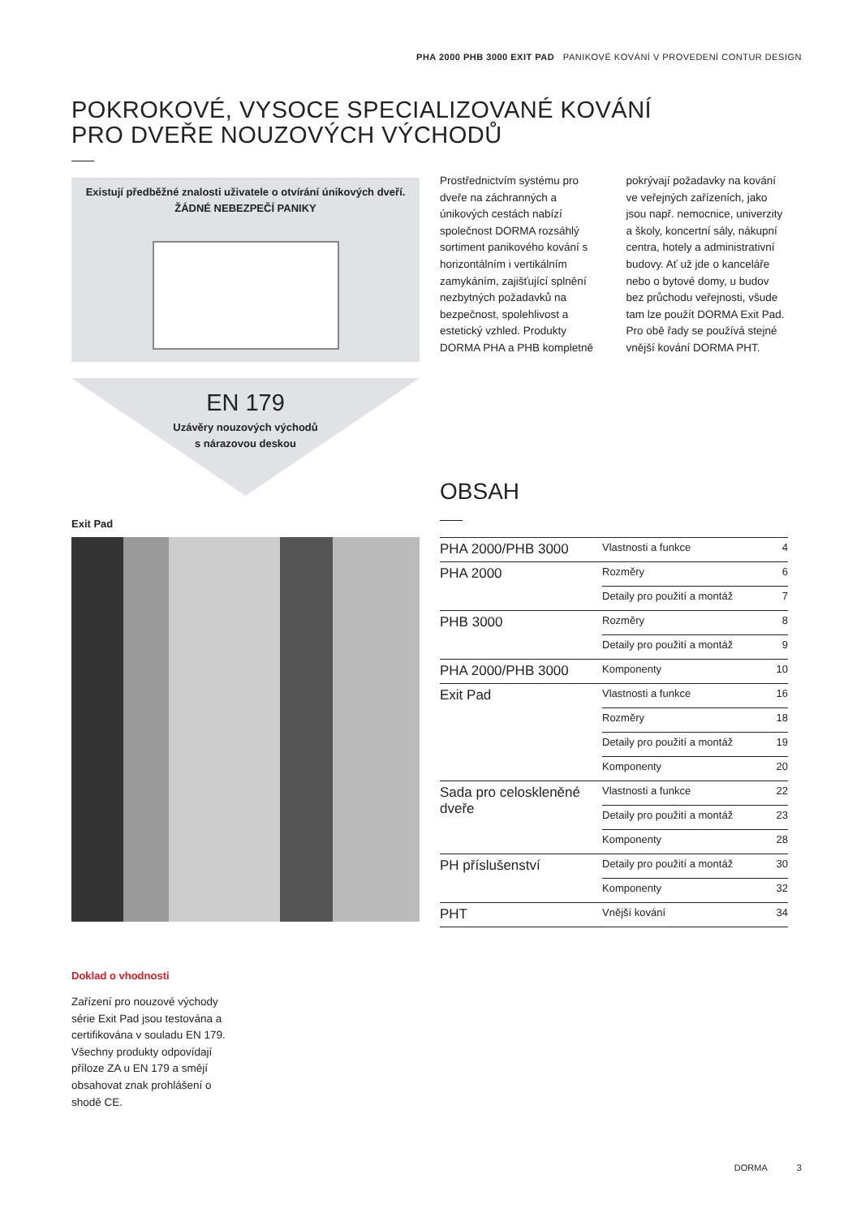PHA 2000 PHB 3000 EXIT PAD PANIKOVÉ KOVÁNÍ V PROVEDENÍ CONTUR DESIGN
POKROKOVÉ, VYSOCE SPECIALIZOVANÉ KOVÁNÍ
PRO DVEŘE NOUZOVÝCH VÝCHODŮ
Existují předběžné znalosti uživatele o otvírání únikových dveří.
ŽÁDNÉ NEBEZPEČÍ PANIKY
EN 179
Uzávěry nouzových východů
s nárazovou deskou
Prostřednictvím systému pro dveře na záchranných a únikových cestách nabízí společnost DORMA rozsáhlý sortiment panikového kování s horizontálním i vertikálním zamykáním, zajišťující splnění nezbytných požadavků na bezpečnost, spolehlivost a estetický vzhled. Produkty DORMA PHA a PHB kompletně
pokrývají požadavky na kování ve veřejných zařízeních, jako jsou např. nemocnice, univerzity a školy, koncertní sály, nákupní centra, hotely a administrativní budovy. Ať už jde o kanceláře nebo o bytové domy, u budov bez průchodu veřejnosti, všude tam lze použít DORMA Exit Pad. Pro obě řady se používá stejné vnější kování DORMA PHT.
Exit Pad
OBSAH
| PHA 2000/PHB 3000 | Vlastnosti a funkce | 4 |
| PHA 2000 | Rozměry | 6 |
| | Detaily pro použití a montáž | 7 |
| PHB 3000 | Rozměry | 8 |
| | Detaily pro použití a montáž | 9 |
| PHA 2000/PHB 3000 | Komponenty | 10 |
| Exit Pad | Vlastnosti a funkce | 16 |
| | Rozměry | 18 |
| | Detaily pro použití a montáž | 19 |
| | Komponenty | 20 |
| Sada pro celoskleněné dveře | Vlastnosti a funkce | 22 |
| | Detaily pro použití a montáž | 23 |
| | Komponenty | 28 |
| PH příslušenství | Detaily pro použití a montáž | 30 |
| | Komponenty | 32 |
| PHT | Vnější kování | 34 |
Doklad o vhodnosti
Zařízení pro nouzové východy série Exit Pad jsou testována a certifikována v souladu EN 179. Všechny produkty odpovídají příloze ZA u EN 179 a smějí obsahovat znak prohlášení o shodě CE.
DORMA 3